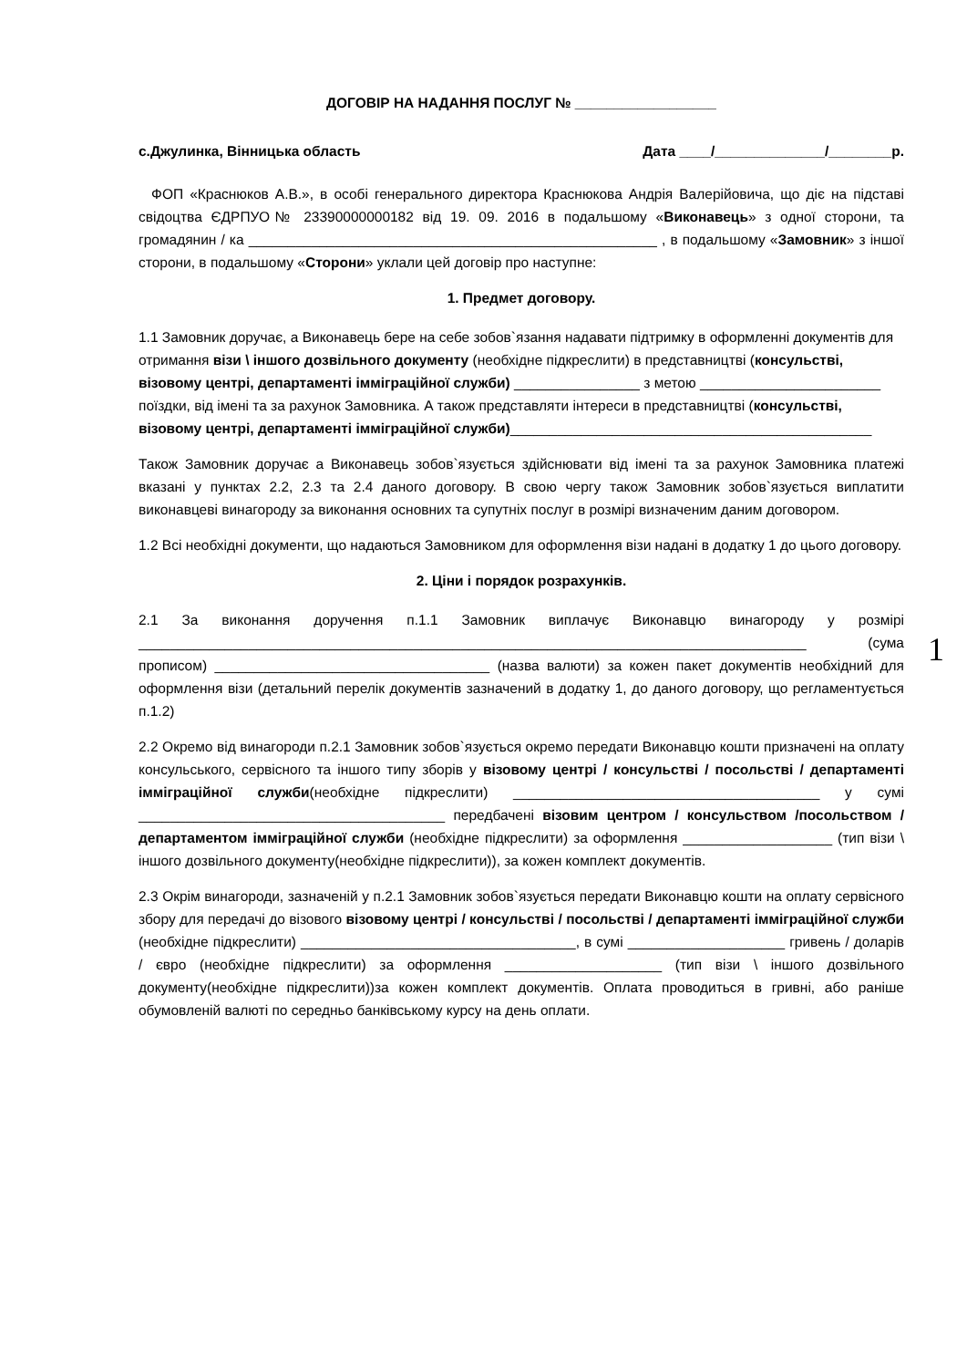ДОГОВІР НА НАДАННЯ ПОСЛУГ № __________________
с.Джулинка, Вінницька область Дата ____/______________/________р.
ФОП «Краснюков А.В.», в особі генерального директора Краснюкова Андрія Валерійовича, що діє на підставі свідоцтва ЄДРПУО№ 23390000000182 від 19. 09. 2016 в подальшому «Виконавець» з одної сторони, та громадянин / ка ____________________________________________________ , в подальшому «Замовник» з іншої сторони, в подальшому «Сторони» уклали цей договір про наступне:
1. Предмет договору.
1.1 Замовник доручає, а Виконавець бере на себе зобов`язання надавати підтримку в оформленні документів для отримання візи \ іншого дозвільного документу (необхідне підкреслити) в представництві (консульстві, візовому центрі, департаменті імміграційної служби) ________________ з метою _______________________ поїздки, від імені та за рахунок Замовника. А також представляти інтереси в представництві (консульстві, візовому центрі, департаменті імміграційної служби)______________________________________________
Також Замовник доручає а Виконавець зобов`язується здійснювати від імені та за рахунок Замовника платежі вказані у пунктах 2.2, 2.3 та 2.4 даного договору. В свою чергу також Замовник зобов`язується виплатити виконавцеві винагороду за виконання основних та супутніх послуг в розмірі визначеним даним договором.
1.2 Всі необхідні документи, що надаються Замовником для оформлення візи надані в додатку 1 до цього договору.
2. Ціни і порядок розрахунків.
2.1 За виконання доручення п.1.1 Замовник виплачує Виконавцю винагороду у розмірі _____________________________________________________________________________________ (сума прописом) ___________________________________ (назва валюти) за кожен пакет документів необхідний для оформлення візи (детальний перелік документів зазначений в додатку 1, до даного договору, що регламентується п.1.2)
2.2 Окремо від винагороди п.2.1 Замовник зобов`язується окремо передати Виконавцю кошти призначені на оплату консульського, сервісного та іншого типу зборів у візовому центрі / консульстві / посольстві / департаменті імміграційної служби(необхідне підкреслити) _______________________________________ у сумі _______________________________________ передбачені візовим центром / консульством /посольством / департаментом імміграційної служби (необхідне підкреслити) за оформлення ___________________ (тип візи \ іншого дозвільного документу(необхідне підкреслити)), за кожен комплект документів.
2.3 Окрім винагороди, зазначеній у п.2.1 Замовник зобов`язується передати Виконавцю кошти на оплату сервісного збору для передачі до візового візовому центрі / консульстві / посольстві / департаменті імміграційної служби (необхідне підкреслити) ___________________________________, в сумі ____________________ гривень / доларів / євро (необхідне підкреслити) за оформлення ____________________ (тип візи \ іншого дозвільного документу(необхідне підкреслити))за кожен комплект документів. Оплата проводиться в гривні, або раніше обумовленій валюті по середньо банківському курсу на день оплати.
1